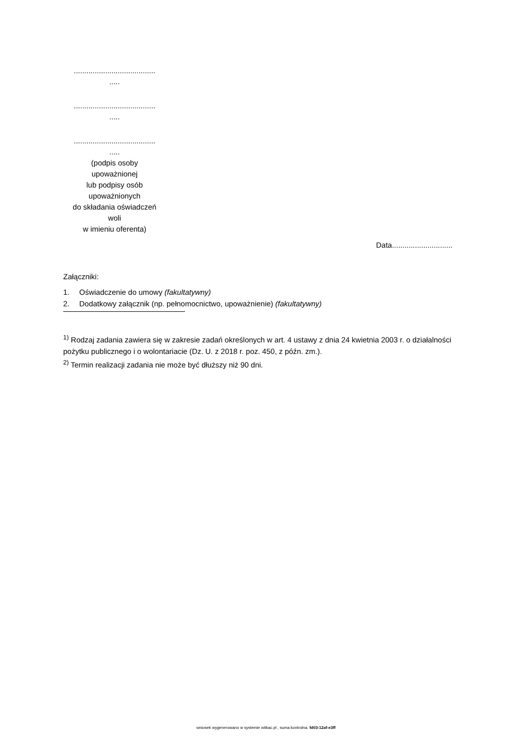.......................................
.....
.......................................
.....
.......................................
.....
(podpis osoby
upoważnionej
lub podpisy osób
upoważnionych
do składania oświadczeń
woli
w imieniu oferenta)
Data.............................
Załączniki:
1. Oświadczenie do umowy (fakultatywny)
2. Dodatkowy załącznik (np. pełnomocnictwo, upoważnienie) (fakultatywny)
<sup>1)</sup> Rodzaj zadania zawiera się w zakresie zadań określonych w art. 4 ustawy z dnia 24 kwietnia 2003 r. o działalności pożytku publicznego i o wolontariacie (Dz. U. z 2018 r. poz. 450, z późn. zm.).
<sup>2)</sup> Termin realizacji zadania nie może być dłuższy niż 90 dni.
wniosek wygenerowano w systemie witkac.pl , suma kontrolna: fd03-12af-e3ff